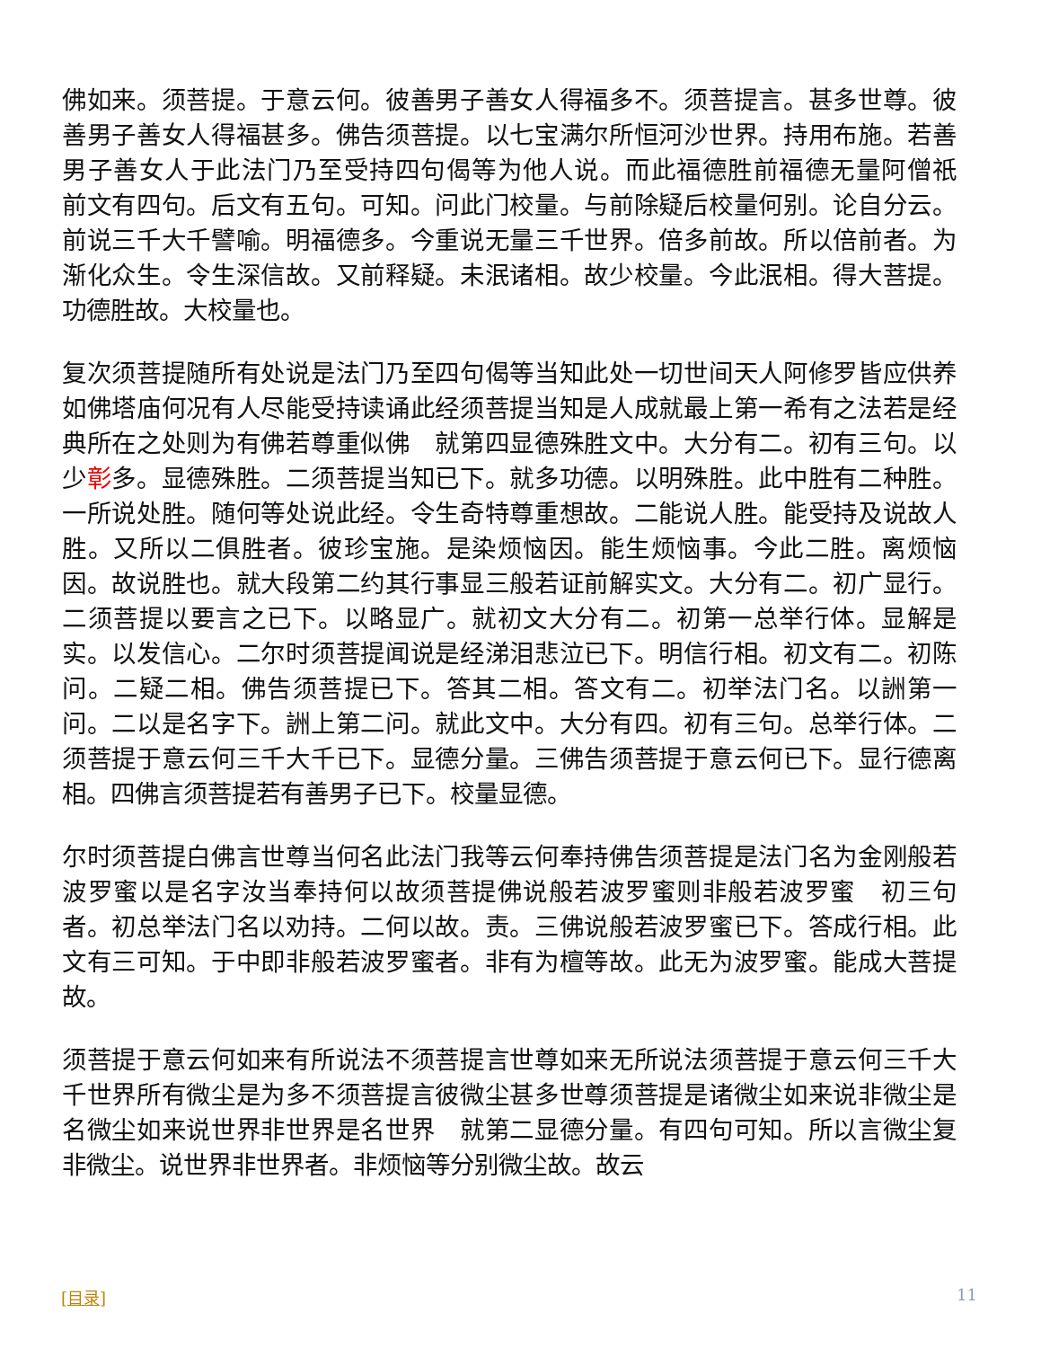佛如来。须菩提。于意云何。彼善男子善女人得福多不。须菩提言。甚多世尊。彼善男子善女人得福甚多。佛告须菩提。以七宝满尔所恒河沙世界。持用布施。若善男子善女人于此法门乃至受持四句偈等为他人说。而此福德胜前福德无量阿僧祇　前文有四句。后文有五句。可知。问此门校量。与前除疑后校量何别。论自分云。前说三千大千譬喻。明福德多。今重说无量三千世界。倍多前故。所以倍前者。为渐化众生。令生深信故。又前释疑。未泯诸相。故少校量。今此泯相。得大菩提。功德胜故。大校量也。
复次须菩提随所有处说是法门乃至四句偈等当知此处一切世间天人阿修罗皆应供养如佛塔庙何况有人尽能受持读诵此经须菩提当知是人成就最上第一希有之法若是经典所在之处则为有佛若尊重似佛　就第四显德殊胜文中。大分有二。初有三句。以少彰多。显德殊胜。二须菩提当知已下。就多功德。以明殊胜。此中胜有二种胜。一所说处胜。随何等处说此经。令生奇特尊重想故。二能说人胜。能受持及说故人胜。又所以二俱胜者。彼珍宝施。是染烦恼因。能生烦恼事。今此二胜。离烦恼因。故说胜也。就大段第二约其行事显三般若证前解实文。大分有二。初广显行。二须菩提以要言之已下。以略显广。就初文大分有二。初第一总举行体。显解是实。以发信心。二尔时须菩提闻说是经涕泪悲泣已下。明信行相。初文有二。初陈问。二疑二相。佛告须菩提已下。答其二相。答文有二。初举法门名。以詶第一问。二以是名字下。詶上第二问。就此文中。大分有四。初有三句。总举行体。二须菩提于意云何三千大千已下。显德分量。三佛告须菩提于意云何已下。显行德离相。四佛言须菩提若有善男子已下。校量显德。
尔时须菩提白佛言世尊当何名此法门我等云何奉持佛告须菩提是法门名为金刚般若波罗蜜以是名字汝当奉持何以故须菩提佛说般若波罗蜜则非般若波罗蜜　初三句者。初总举法门名以劝持。二何以故。责。三佛说般若波罗蜜已下。答成行相。此文有三可知。于中即非般若波罗蜜者。非有为檀等故。此无为波罗蜜。能成大菩提故。
须菩提于意云何如来有所说法不须菩提言世尊如来无所说法须菩提于意云何三千大千世界所有微尘是为多不须菩提言彼微尘甚多世尊须菩提是诸微尘如来说非微尘是名微尘如来说世界非世界是名世界　就第二显德分量。有四句可知。所以言微尘复非微尘。说世界非世界者。非烦恼等分别微尘故。故云
[目录] 11